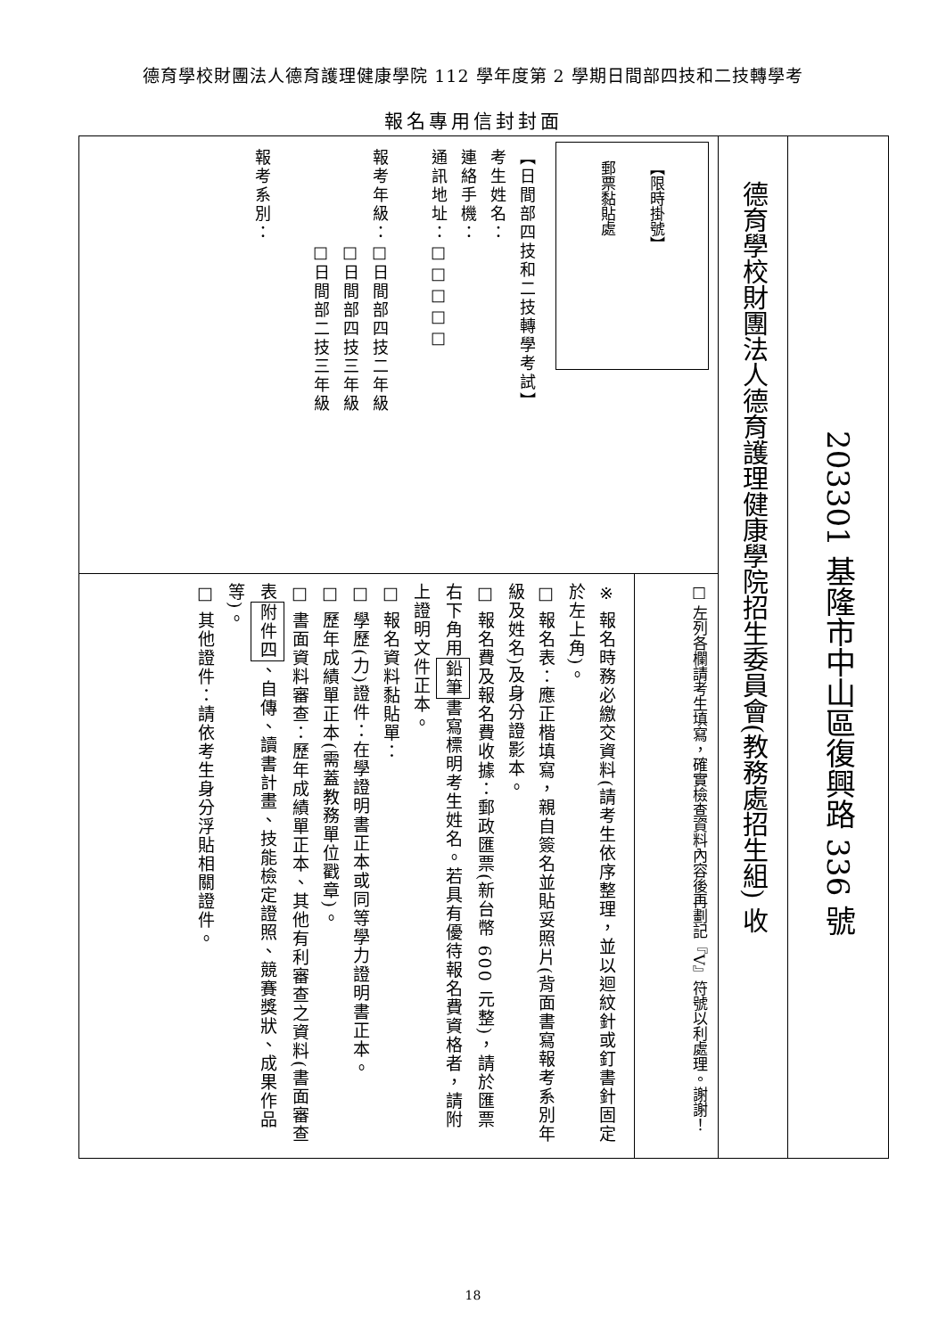德育學校財團法人德育護理健康學院 112 學年度第 2 學期日間部四技和二技轉學考
報名專用信封封面
203301 基隆市中山區復興路 336 號
德育學校財團法人德育護理健康學院招生委員會(教務處招生組) 收
【限時掛號】
郵票黏貼處
【日間部四技和二技轉學考試】
考生姓名：
連絡手機：
通訊地址：□□□□□
報考年級：□日間部四技二年級
　　　　　□日間部四技三年級
　　　　　□日間部二技三年級
報考系別：
□ 左列各欄請考生填寫，確實檢查資料內容後再劃記『V』符號以利處理。謝謝！
※ 報名時務必繳交資料(請考生依序整理，並以迴紋針或釘書針固定於左上角)。
□ 報名表：應正楷填寫，親自簽名並貼妥照片(背面書寫報考系別年級及姓名)及身分證影本。
□ 報名費及報名費收據：郵政匯票(新台幣 600 元整)，請於匯票右下角用鉛筆書寫標明考生姓名。若具有優待報名費資格者，請附上證明文件正本。
□ 報名資料黏貼單：
□ 學歷(力)證件：在學證明書正本或同等學力證明書正本。
□ 歷年成績單正本(需蓋教務單位戳章)。
□ 書面資料審查：歷年成績單正本、其他有利審查之資料(書面審查表附件四、自傳、讀書計畫、技能檢定證照、競賽獎狀、成果作品等)。
□ 其他證件：請依考生身分浮貼相關證件。
18